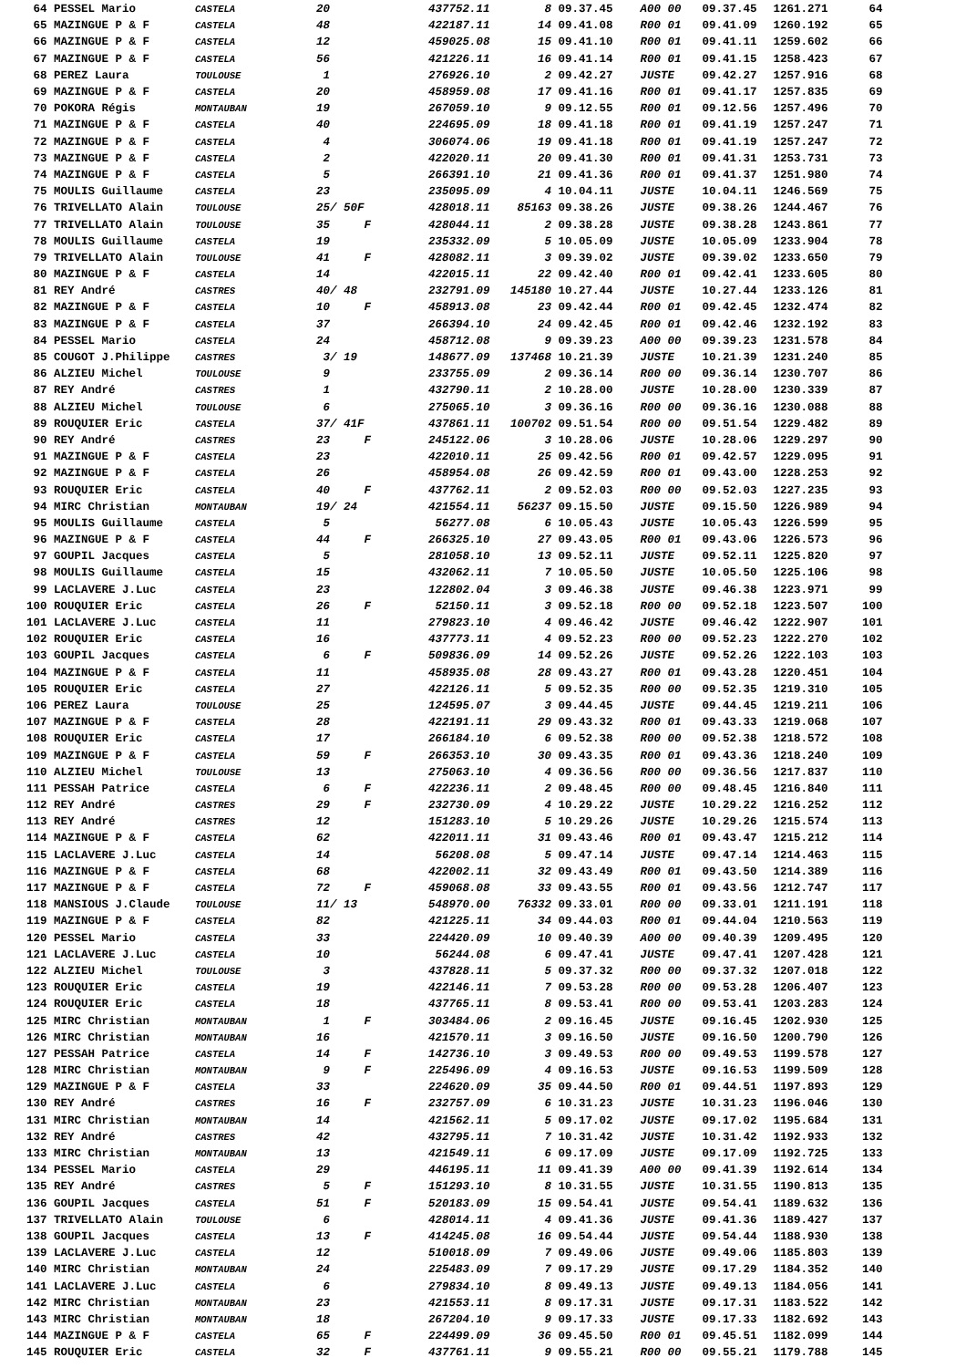| 64 | PESSEL Mario | CASTELA | 20 | | 437752.11 | 8 | 09.37.45 | A00 00 | 09.37.45 | 1261.271 | 64 |
| 65 | MAZINGUE P & F | CASTELA | 48 | | 422187.11 | 14 | 09.41.08 | R00 01 | 09.41.09 | 1260.192 | 65 |
| 66 | MAZINGUE P & F | CASTELA | 12 | | 459025.08 | 15 | 09.41.10 | R00 01 | 09.41.11 | 1259.602 | 66 |
| 67 | MAZINGUE P & F | CASTELA | 56 | | 421226.11 | 16 | 09.41.14 | R00 01 | 09.41.15 | 1258.423 | 67 |
| 68 | PEREZ Laura | TOULOUSE | 1 | | 276926.10 | 2 | 09.42.27 | JUSTE | 09.42.27 | 1257.916 | 68 |
| 69 | MAZINGUE P & F | CASTELA | 20 | | 458959.08 | 17 | 09.41.16 | R00 01 | 09.41.17 | 1257.835 | 69 |
| 70 | POKORA Régis | MONTAUBAN | 19 | | 267059.10 | 9 | 09.12.55 | R00 01 | 09.12.56 | 1257.496 | 70 |
| 71 | MAZINGUE P & F | CASTELA | 40 | | 224695.09 | 18 | 09.41.18 | R00 01 | 09.41.19 | 1257.247 | 71 |
| 72 | MAZINGUE P & F | CASTELA | 4 | | 306074.06 | 19 | 09.41.18 | R00 01 | 09.41.19 | 1257.247 | 72 |
| 73 | MAZINGUE P & F | CASTELA | 2 | | 422020.11 | 20 | 09.41.30 | R00 01 | 09.41.31 | 1253.731 | 73 |
| 74 | MAZINGUE P & F | CASTELA | 5 | | 266391.10 | 21 | 09.41.36 | R00 01 | 09.41.37 | 1251.980 | 74 |
| 75 | MOULIS Guillaume | CASTELA | 23 | | 235095.09 | 4 | 10.04.11 | JUSTE | 10.04.11 | 1246.569 | 75 |
| 76 | TRIVELLATO Alain | TOULOUSE | 25/ 50F | | 428018.11 | 85163 | 09.38.26 | JUSTE | 09.38.26 | 1244.467 | 76 |
| 77 | TRIVELLATO Alain | TOULOUSE | 35 | F | 428044.11 | 2 | 09.38.28 | JUSTE | 09.38.28 | 1243.861 | 77 |
| 78 | MOULIS Guillaume | CASTELA | 19 | | 235332.09 | 5 | 10.05.09 | JUSTE | 10.05.09 | 1233.904 | 78 |
| 79 | TRIVELLATO Alain | TOULOUSE | 41 | F | 428082.11 | 3 | 09.39.02 | JUSTE | 09.39.02 | 1233.650 | 79 |
| 80 | MAZINGUE P & F | CASTELA | 14 | | 422015.11 | 22 | 09.42.40 | R00 01 | 09.42.41 | 1233.605 | 80 |
| 81 | REY André | CASTRES | 40/ 48 | | 232791.09 | 145180 | 10.27.44 | JUSTE | 10.27.44 | 1233.126 | 81 |
| 82 | MAZINGUE P & F | CASTELA | 10 | F | 458913.08 | 23 | 09.42.44 | R00 01 | 09.42.45 | 1232.474 | 82 |
| 83 | MAZINGUE P & F | CASTELA | 37 | | 266394.10 | 24 | 09.42.45 | R00 01 | 09.42.46 | 1232.192 | 83 |
| 84 | PESSEL Mario | CASTELA | 24 | | 458712.08 | 9 | 09.39.23 | A00 00 | 09.39.23 | 1231.578 | 84 |
| 85 | COUGOT J.Philippe | CASTRES | 3/ 19 | | 148677.09 | 137468 | 10.21.39 | JUSTE | 10.21.39 | 1231.240 | 85 |
| 86 | ALZIEU Michel | TOULOUSE | 9 | | 233755.09 | 2 | 09.36.14 | R00 00 | 09.36.14 | 1230.707 | 86 |
| 87 | REY André | CASTRES | 1 | | 432790.11 | 2 | 10.28.00 | JUSTE | 10.28.00 | 1230.339 | 87 |
| 88 | ALZIEU Michel | TOULOUSE | 6 | | 275065.10 | 3 | 09.36.16 | R00 00 | 09.36.16 | 1230.088 | 88 |
| 89 | ROUQUIER Eric | CASTELA | 37/ 41F | | 437861.11 | 100702 | 09.51.54 | R00 00 | 09.51.54 | 1229.482 | 89 |
| 90 | REY André | CASTRES | 23 | F | 245122.06 | 3 | 10.28.06 | JUSTE | 10.28.06 | 1229.297 | 90 |
| 91 | MAZINGUE P & F | CASTELA | 23 | | 422010.11 | 25 | 09.42.56 | R00 01 | 09.42.57 | 1229.095 | 91 |
| 92 | MAZINGUE P & F | CASTELA | 26 | | 458954.08 | 26 | 09.42.59 | R00 01 | 09.43.00 | 1228.253 | 92 |
| 93 | ROUQUIER Eric | CASTELA | 40 | F | 437762.11 | 2 | 09.52.03 | R00 00 | 09.52.03 | 1227.235 | 93 |
| 94 | MIRC Christian | MONTAUBAN | 19/ 24 | | 421554.11 | 56237 | 09.15.50 | JUSTE | 09.15.50 | 1226.989 | 94 |
| 95 | MOULIS Guillaume | CASTELA | 5 | | 56277.08 | 6 | 10.05.43 | JUSTE | 10.05.43 | 1226.599 | 95 |
| 96 | MAZINGUE P & F | CASTELA | 44 | F | 266325.10 | 27 | 09.43.05 | R00 01 | 09.43.06 | 1226.573 | 96 |
| 97 | GOUPIL Jacques | CASTELA | 5 | | 281058.10 | 13 | 09.52.11 | JUSTE | 09.52.11 | 1225.820 | 97 |
| 98 | MOULIS Guillaume | CASTELA | 15 | | 432062.11 | 7 | 10.05.50 | JUSTE | 10.05.50 | 1225.106 | 98 |
| 99 | LACLAVERE J.Luc | CASTELA | 23 | | 122802.04 | 3 | 09.46.38 | JUSTE | 09.46.38 | 1223.971 | 99 |
| 100 | ROUQUIER Eric | CASTELA | 26 | F | 52150.11 | 3 | 09.52.18 | R00 00 | 09.52.18 | 1223.507 | 100 |
| 101 | LACLAVERE J.Luc | CASTELA | 11 | | 279823.10 | 4 | 09.46.42 | JUSTE | 09.46.42 | 1222.907 | 101 |
| 102 | ROUQUIER Eric | CASTELA | 16 | | 437773.11 | 4 | 09.52.23 | R00 00 | 09.52.23 | 1222.270 | 102 |
| 103 | GOUPIL Jacques | CASTELA | 6 | F | 509836.09 | 14 | 09.52.26 | JUSTE | 09.52.26 | 1222.103 | 103 |
| 104 | MAZINGUE P & F | CASTELA | 11 | | 458935.08 | 28 | 09.43.27 | R00 01 | 09.43.28 | 1220.451 | 104 |
| 105 | ROUQUIER Eric | CASTELA | 27 | | 422126.11 | 5 | 09.52.35 | R00 00 | 09.52.35 | 1219.310 | 105 |
| 106 | PEREZ Laura | TOULOUSE | 25 | | 124595.07 | 3 | 09.44.45 | JUSTE | 09.44.45 | 1219.211 | 106 |
| 107 | MAZINGUE P & F | CASTELA | 28 | | 422191.11 | 29 | 09.43.32 | R00 01 | 09.43.33 | 1219.068 | 107 |
| 108 | ROUQUIER Eric | CASTELA | 17 | | 266184.10 | 6 | 09.52.38 | R00 00 | 09.52.38 | 1218.572 | 108 |
| 109 | MAZINGUE P & F | CASTELA | 59 | F | 266353.10 | 30 | 09.43.35 | R00 01 | 09.43.36 | 1218.240 | 109 |
| 110 | ALZIEU Michel | TOULOUSE | 13 | | 275063.10 | 4 | 09.36.56 | R00 00 | 09.36.56 | 1217.837 | 110 |
| 111 | PESSAH Patrice | CASTELA | 6 | F | 422236.11 | 2 | 09.48.45 | R00 00 | 09.48.45 | 1216.840 | 111 |
| 112 | REY André | CASTRES | 29 | F | 232730.09 | 4 | 10.29.22 | JUSTE | 10.29.22 | 1216.252 | 112 |
| 113 | REY André | CASTRES | 12 | | 151283.10 | 5 | 10.29.26 | JUSTE | 10.29.26 | 1215.574 | 113 |
| 114 | MAZINGUE P & F | CASTELA | 62 | | 422011.11 | 31 | 09.43.46 | R00 01 | 09.43.47 | 1215.212 | 114 |
| 115 | LACLAVERE J.Luc | CASTELA | 14 | | 56208.08 | 5 | 09.47.14 | JUSTE | 09.47.14 | 1214.463 | 115 |
| 116 | MAZINGUE P & F | CASTELA | 68 | | 422002.11 | 32 | 09.43.49 | R00 01 | 09.43.50 | 1214.389 | 116 |
| 117 | MAZINGUE P & F | CASTELA | 72 | F | 459068.08 | 33 | 09.43.55 | R00 01 | 09.43.56 | 1212.747 | 117 |
| 118 | MANSIOUS J.Claude | TOULOUSE | 11/ 13 | | 548970.00 | 76332 | 09.33.01 | R00 00 | 09.33.01 | 1211.191 | 118 |
| 119 | MAZINGUE P & F | CASTELA | 82 | | 421225.11 | 34 | 09.44.03 | R00 01 | 09.44.04 | 1210.563 | 119 |
| 120 | PESSEL Mario | CASTELA | 33 | | 224420.09 | 10 | 09.40.39 | A00 00 | 09.40.39 | 1209.495 | 120 |
| 121 | LACLAVERE J.Luc | CASTELA | 10 | | 56244.08 | 6 | 09.47.41 | JUSTE | 09.47.41 | 1207.428 | 121 |
| 122 | ALZIEU Michel | TOULOUSE | 3 | | 437828.11 | 5 | 09.37.32 | R00 00 | 09.37.32 | 1207.018 | 122 |
| 123 | ROUQUIER Eric | CASTELA | 19 | | 422146.11 | 7 | 09.53.28 | R00 00 | 09.53.28 | 1206.407 | 123 |
| 124 | ROUQUIER Eric | CASTELA | 18 | | 437765.11 | 8 | 09.53.41 | R00 00 | 09.53.41 | 1203.283 | 124 |
| 125 | MIRC Christian | MONTAUBAN | 1 | F | 303484.06 | 2 | 09.16.45 | JUSTE | 09.16.45 | 1202.930 | 125 |
| 126 | MIRC Christian | MONTAUBAN | 16 | | 421570.11 | 3 | 09.16.50 | JUSTE | 09.16.50 | 1200.790 | 126 |
| 127 | PESSAH Patrice | CASTELA | 14 | F | 142736.10 | 3 | 09.49.53 | R00 00 | 09.49.53 | 1199.578 | 127 |
| 128 | MIRC Christian | MONTAUBAN | 9 | F | 225496.09 | 4 | 09.16.53 | JUSTE | 09.16.53 | 1199.509 | 128 |
| 129 | MAZINGUE P & F | CASTELA | 33 | | 224620.09 | 35 | 09.44.50 | R00 01 | 09.44.51 | 1197.893 | 129 |
| 130 | REY André | CASTRES | 16 | F | 232757.09 | 6 | 10.31.23 | JUSTE | 10.31.23 | 1196.046 | 130 |
| 131 | MIRC Christian | MONTAUBAN | 14 | | 421562.11 | 5 | 09.17.02 | JUSTE | 09.17.02 | 1195.684 | 131 |
| 132 | REY André | CASTRES | 42 | | 432795.11 | 7 | 10.31.42 | JUSTE | 10.31.42 | 1192.933 | 132 |
| 133 | MIRC Christian | MONTAUBAN | 13 | | 421549.11 | 6 | 09.17.09 | JUSTE | 09.17.09 | 1192.725 | 133 |
| 134 | PESSEL Mario | CASTELA | 29 | | 446195.11 | 11 | 09.41.39 | A00 00 | 09.41.39 | 1192.614 | 134 |
| 135 | REY André | CASTRES | 5 | F | 151293.10 | 8 | 10.31.55 | JUSTE | 10.31.55 | 1190.813 | 135 |
| 136 | GOUPIL Jacques | CASTELA | 51 | F | 520183.09 | 15 | 09.54.41 | JUSTE | 09.54.41 | 1189.632 | 136 |
| 137 | TRIVELLATO Alain | TOULOUSE | 6 | | 428014.11 | 4 | 09.41.36 | JUSTE | 09.41.36 | 1189.427 | 137 |
| 138 | GOUPIL Jacques | CASTELA | 13 | F | 414245.08 | 16 | 09.54.44 | JUSTE | 09.54.44 | 1188.930 | 138 |
| 139 | LACLAVERE J.Luc | CASTELA | 12 | | 510018.09 | 7 | 09.49.06 | JUSTE | 09.49.06 | 1185.803 | 139 |
| 140 | MIRC Christian | MONTAUBAN | 24 | | 225483.09 | 7 | 09.17.29 | JUSTE | 09.17.29 | 1184.352 | 140 |
| 141 | LACLAVERE J.Luc | CASTELA | 6 | | 279834.10 | 8 | 09.49.13 | JUSTE | 09.49.13 | 1184.056 | 141 |
| 142 | MIRC Christian | MONTAUBAN | 23 | | 421553.11 | 8 | 09.17.31 | JUSTE | 09.17.31 | 1183.522 | 142 |
| 143 | MIRC Christian | MONTAUBAN | 18 | | 267204.10 | 9 | 09.17.33 | JUSTE | 09.17.33 | 1182.692 | 143 |
| 144 | MAZINGUE P & F | CASTELA | 65 | F | 224499.09 | 36 | 09.45.50 | R00 01 | 09.45.51 | 1182.099 | 144 |
| 145 | ROUQUIER Eric | CASTELA | 32 | F | 437761.11 | 9 | 09.55.21 | R00 00 | 09.55.21 | 1179.788 | 145 |